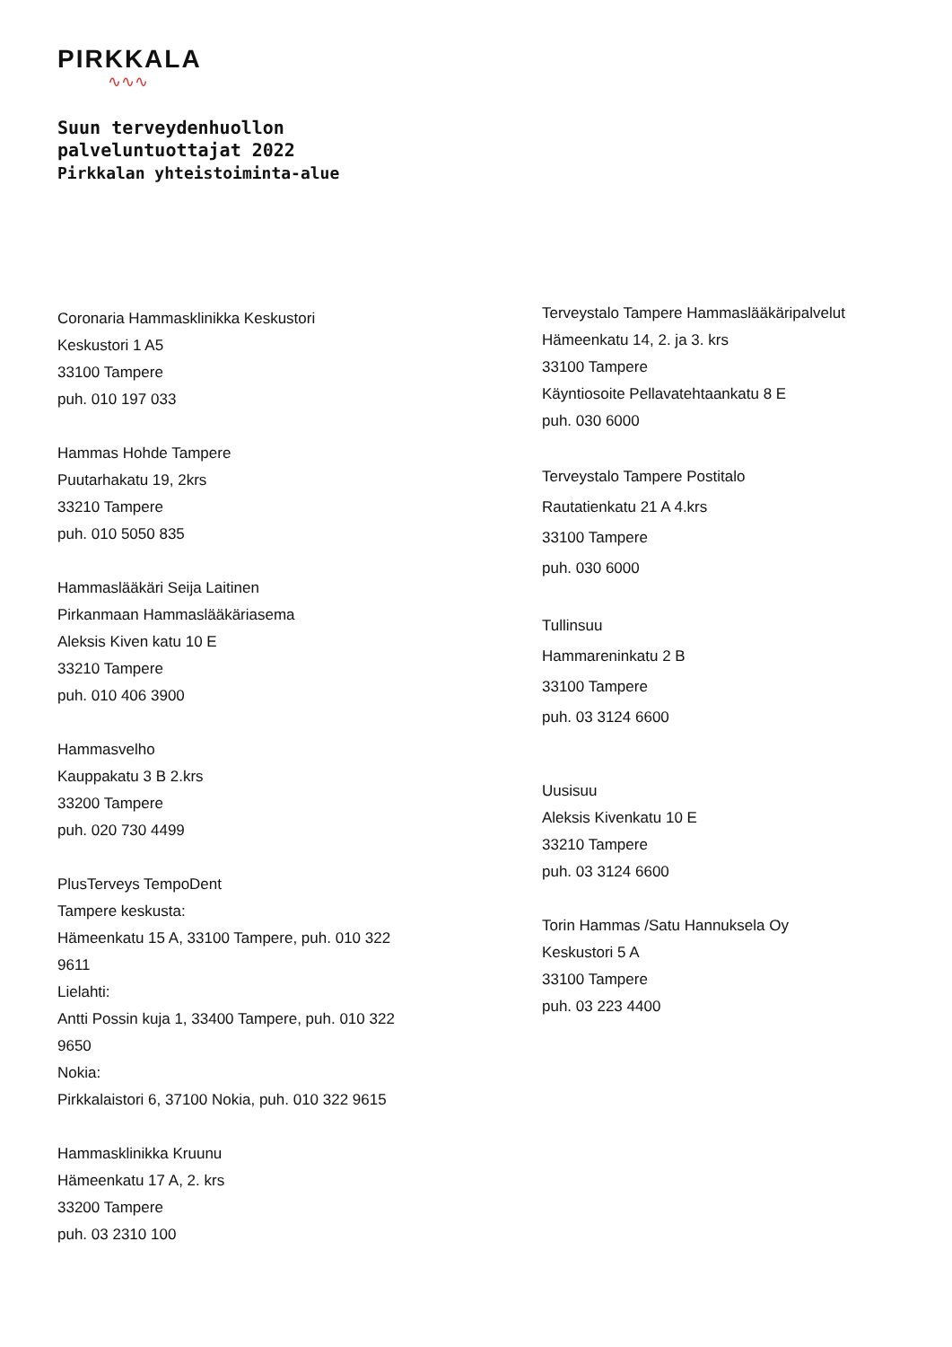PIRKKALA
∿∿∿
Suun terveydenhuollon
palveluntuottajat 2022
Pirkkalan yhteistoiminta-alue
Coronaria Hammasklinikka Keskustori
Keskustori 1 A5
33100 Tampere
puh. 010 197 033
Hammas Hohde Tampere
Puutarhakatu 19, 2krs
33210 Tampere
puh. 010 5050 835
Hammaslääkäri Seija Laitinen
Pirkanmaan Hammaslääkäriasema
Aleksis Kiven katu 10 E
33210 Tampere
puh. 010 406 3900
Hammasvelho
Kauppakatu 3 B 2.krs
33200 Tampere
puh. 020 730 4499
PlusTerveys TempoDent
Tampere keskusta:
Hämeenkatu 15 A, 33100 Tampere, puh. 010 322 9611
Lielahti:
Antti Possin kuja 1, 33400 Tampere, puh. 010 322 9650
Nokia:
Pirkkalaistori 6, 37100 Nokia, puh. 010 322 9615
Hammasklinikka Kruunu
Hämeenkatu 17 A, 2. krs
33200 Tampere
puh. 03 2310 100
Terveystalo Tampere Hammaslääkäripalvelut
Hämeenkatu 14, 2. ja 3. krs
33100 Tampere
Käyntiosoite Pellavatehtaankatu 8 E
puh. 030 6000
Terveystalo Tampere Postitalo
Rautatienkatu 21 A 4.krs
33100 Tampere
puh. 030 6000
Tullinsuu
Hammareninkatu 2 B
33100 Tampere
puh. 03 3124 6600
Uusisuu
Aleksis Kivenkatu 10 E
33210 Tampere
puh. 03 3124 6600
Torin Hammas /Satu Hannuksela Oy
Keskustori 5 A
33100 Tampere
puh. 03 223 4400